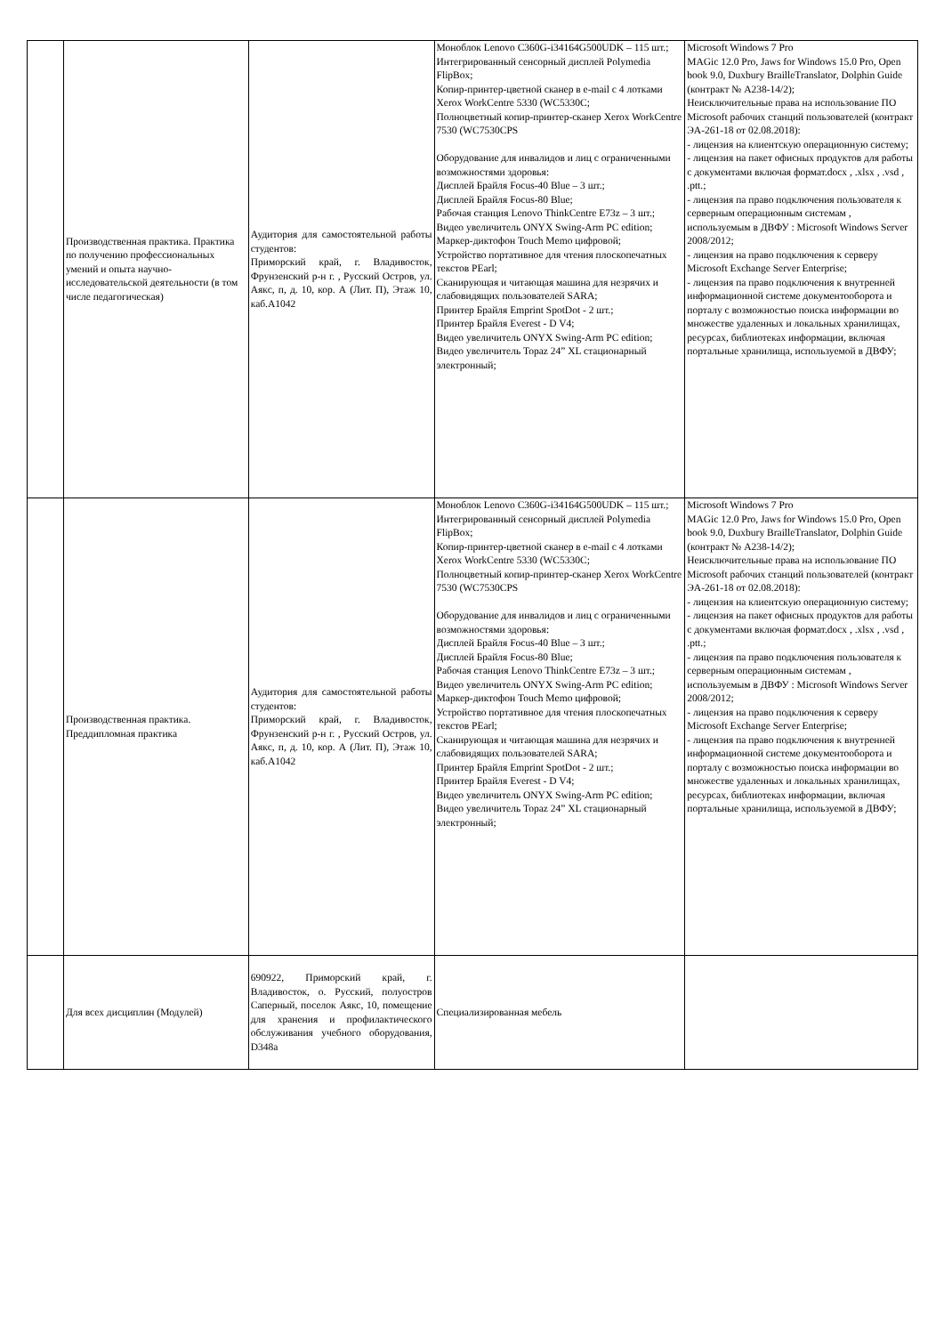| | Производственная практика. Практика по получению профессиональных умений и опыта научно-исследовательской деятельности (в том числе педагогическая) | Аудитория для самостоятельной работы студентов: Приморский край, г. Владивосток, Фрунзенский р-н г. , Русский Остров, ул. Аякс, п, д. 10, кор. А (Лит. П), Этаж 10, каб.A1042 | Моноблок Lenovo C360G-i34164G500UDK – 115 шт.; Интегрированный сенсорный дисплей Polymedia FlipBox; Копир-принтер-цветной сканер в e-mail с 4 лотками Xerox WorkCentre 5330 (WC5330C; Полноцветный копир-принтер-сканер Xerox WorkCentre 7530 (WC7530CPS Оборудование для инвалидов и лиц с ограниченными возможностями здоровья: Дисплей Брайля Focus-40 Blue – 3 шт.; Дисплей Брайля Focus-80 Blue; Рабочая станция Lenovo ThinkCentre E73z – 3 шт.; Видео увеличитель ONYX Swing-Arm PC edition; Маркер-диктофон Touch Memo цифровой; Устройство портативное для чтения плоскопечатных текстов PEarl; Сканирующая и читающая машина для незрячих и слабовидящих пользователей SARA; Принтер Брайля Emprint SpotDot - 2 шт.; Принтер Брайля Everest - D V4; Видео увеличитель ONYX Swing-Arm PC edition; Видео увеличитель Topaz 24” XL стационарный электронный; | Microsoft Windows 7 Pro MAGic 12.0 Pro, Jaws for Windows 15.0 Pro, Open book 9.0, Duxbury BrailleTranslator, Dolphin Guide (контракт № А238-14/2); Неисключительные права на использование ПО Microsoft рабочих станций пользователей (контракт ЭА-261-18 от 02.08.2018): - лицензия на клиентскую операционную систему; - лицензия на пакет офисных продуктов для работы с документами включая формат.docx , .xlsx , .vsd , .ptt.; - лицензия па право подключения пользователя к серверным операционным системам , используемым в ДВФУ : Microsoft Windows Server 2008/2012; - лицензия на право подключения к серверу Microsoft Exchange Server Enterprise; - лицензия па право подключения к внутренней информационной системе документооборота и порталу с возможностью поиска информации во множестве удаленных и локальных хранилищах, ресурсах, библиотеках информации, включая портальные хранилища, используемой в ДВФУ; |
| | Производственная практика. Преддипломная практика | Аудитория для самостоятельной работы студентов: Приморский край, г. Владивосток, Фрунзенский р-н г. , Русский Остров, ул. Аякс, п, д. 10, кор. А (Лит. П), Этаж 10, каб.A1042 | Моноблок Lenovo C360G-i34164G500UDK – 115 шт.; Интегрированный сенсорный дисплей Polymedia FlipBox; Копир-принтер-цветной сканер в e-mail с 4 лотками Xerox WorkCentre 5330 (WC5330C; Полноцветный копир-принтер-сканер Xerox WorkCentre 7530 (WC7530CPS Оборудование для инвалидов и лиц с ограниченными возможностями здоровья: Дисплей Брайля Focus-40 Blue – 3 шт.; Дисплей Брайля Focus-80 Blue; Рабочая станция Lenovo ThinkCentre E73z – 3 шт.; Видео увеличитель ONYX Swing-Arm PC edition; Маркер-диктофон Touch Memo цифровой; Устройство портативное для чтения плоскопечатных текстов PEarl; Сканирующая и читающая машина для незрячих и слабовидящих пользователей SARA; Принтер Брайля Emprint SpotDot - 2 шт.; Принтер Брайля Everest - D V4; Видео увеличитель ONYX Swing-Arm PC edition; Видео увеличитель Topaz 24” XL стационарный электронный; | Microsoft Windows 7 Pro MAGic 12.0 Pro, Jaws for Windows 15.0 Pro, Open book 9.0, Duxbury BrailleTranslator, Dolphin Guide (контракт № А238-14/2); Неисключительные права на использование ПО Microsoft рабочих станций пользователей (контракт ЭА-261-18 от 02.08.2018): - лицензия на клиентскую операционную систему; - лицензия на пакет офисных продуктов для работы с документами включая формат.docx , .xlsx , .vsd , .ptt.; - лицензия па право подключения пользователя к серверным операционным системам , используемым в ДВФУ : Microsoft Windows Server 2008/2012; - лицензия на право подключения к серверу Microsoft Exchange Server Enterprise; - лицензия па право подключения к внутренней информационной системе документооборота и порталу с возможностью поиска информации во множестве удаленных и локальных хранилищах, ресурсах, библиотеках информации, включая портальные хранилища, используемой в ДВФУ; |
| | Для всех дисциплин (Модулей) | 690922, Приморский край, г. Владивосток, о. Русский, полуостров Саперный, поселок Аякс, 10, помещение для хранения и профилактического обслуживания учебного оборудования, D348a | Специализированная мебель | |